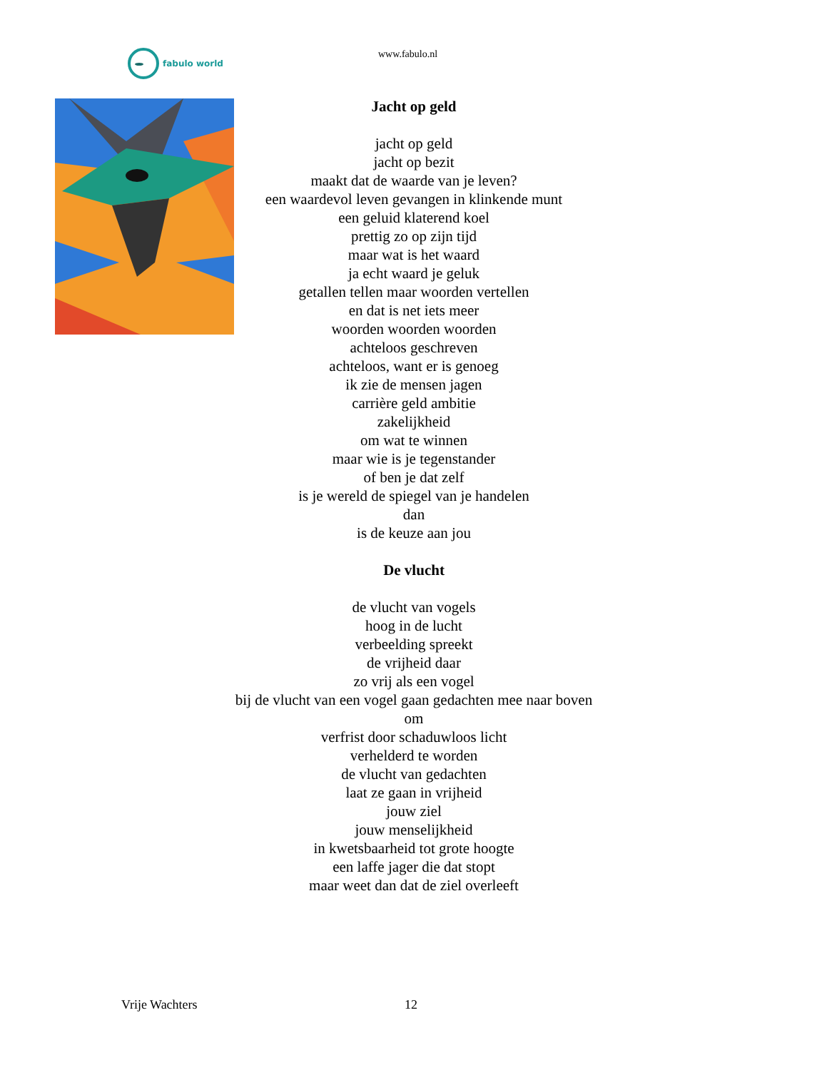fabulo world www.fabulo.nl
Jacht op geld
jacht op geld
jacht op bezit
maakt dat de waarde van je leven?
een waardevol leven gevangen in klinkende munt
een geluid klaterend koel
prettig zo op zijn tijd
maar wat is het waard
ja echt waard je geluk
getallen tellen maar woorden vertellen
en dat is net iets meer
woorden woorden woorden
achteloos geschreven
achteloos, want er is genoeg
ik zie de mensen jagen
carrière geld ambitie
zakelijkheid
om wat te winnen
maar wie is je tegenstander
of ben je dat zelf
is je wereld de spiegel van je handelen
dan
is de keuze aan jou
De vlucht
de vlucht van vogels
hoog in de lucht
verbeelding spreekt
de vrijheid daar
zo vrij als een vogel
bij de vlucht van een vogel gaan gedachten mee naar boven
om
verfrist door schaduwloos licht
verhelderd te worden
de vlucht van gedachten
laat ze gaan in vrijheid
jouw ziel
jouw menselijkheid
in kwetsbaarheid tot grote hoogte
een laffe jager die dat stopt
maar weet dan dat de ziel overleeft
Vrije Wachters 12